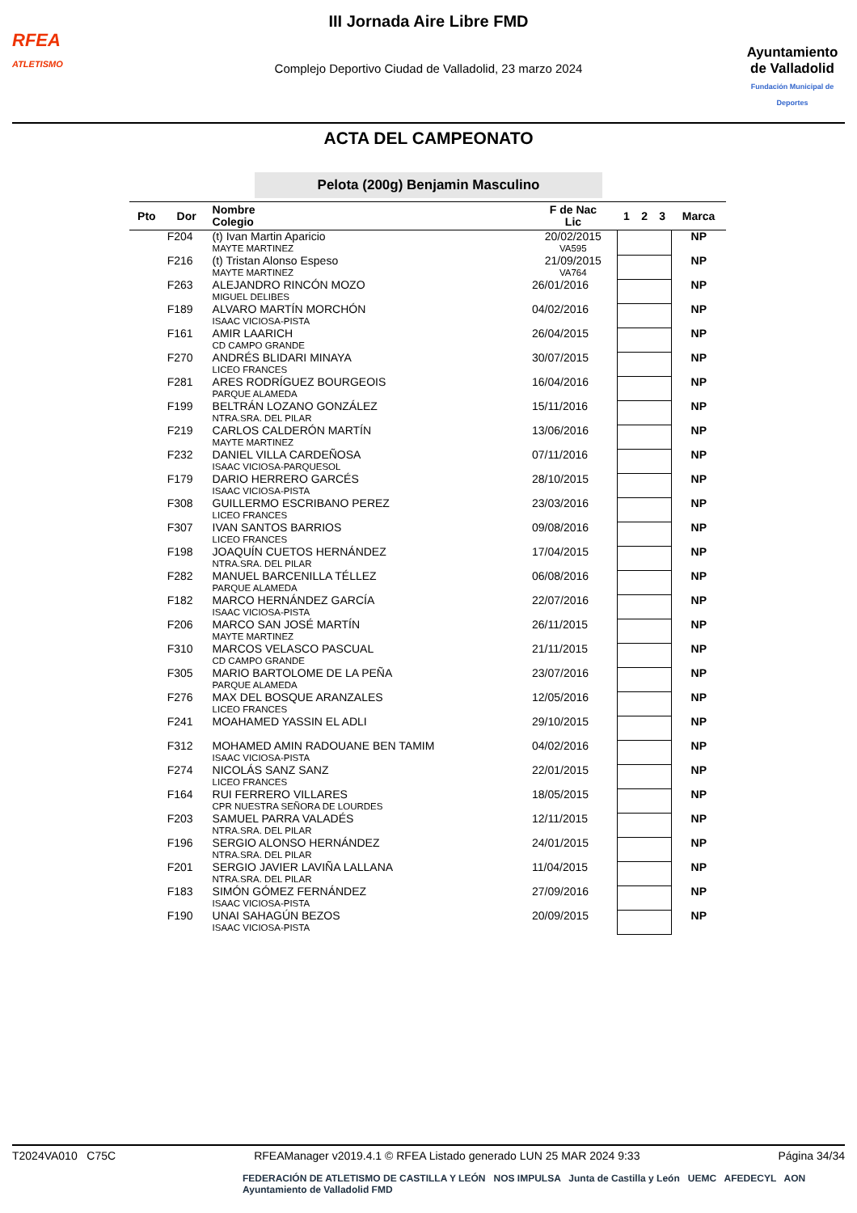RFEA
ATLETISMO
III Jornada Aire Libre FMD
Complejo Deportivo Ciudad de Valladolid, 23 marzo 2024
Ayuntamiento
de Valladolid
Fundación Municipal de Deportes
ACTA DEL CAMPEONATO
Pelota (200g) Benjamin Masculino
| Pto | Dor | Nombre Colegio | F de Nac Lic | 1 | 2 | 3 | Marca |
| --- | --- | --- | --- | --- | --- | --- | --- |
| | F204 | (t) Ivan Martin Aparicio MAYTE MARTINEZ | 20/02/2015 VA595 | | | | NP |
| | F216 | (t) Tristan Alonso Espeso MAYTE MARTINEZ | 21/09/2015 VA764 | | | | NP |
| | F263 | ALEJANDRO RINCÓN MOZO MIGUEL DELIBES | 26/01/2016 | | | | NP |
| | F189 | ALVARO MARTÍN MORCHÓN ISAAC VICIOSA-PISTA | 04/02/2016 | | | | NP |
| | F161 | AMIR LAARICH CD CAMPO GRANDE | 26/04/2015 | | | | NP |
| | F270 | ANDRÉS BLIDARI MINAYA LICEO FRANCES | 30/07/2015 | | | | NP |
| | F281 | ARES RODRÍGUEZ BOURGEOIS PARQUE ALAMEDA | 16/04/2016 | | | | NP |
| | F199 | BELTRÁN LOZANO GONZÁLEZ NTRA.SRA. DEL PILAR | 15/11/2016 | | | | NP |
| | F219 | CARLOS CALDERÓN MARTÍN MAYTE MARTINEZ | 13/06/2016 | | | | NP |
| | F232 | DANIEL VILLA CARDEÑOSA ISAAC VICIOSA-PARQUESOL | 07/11/2016 | | | | NP |
| | F179 | DARIO HERRERO GARCÉS ISAAC VICIOSA-PISTA | 28/10/2015 | | | | NP |
| | F308 | GUILLERMO ESCRIBANO PEREZ LICEO FRANCES | 23/03/2016 | | | | NP |
| | F307 | IVAN SANTOS BARRIOS LICEO FRANCES | 09/08/2016 | | | | NP |
| | F198 | JOAQUÍN CUETOS HERNÁNDEZ NTRA.SRA. DEL PILAR | 17/04/2015 | | | | NP |
| | F282 | MANUEL BARCENILLA TÉLLEZ PARQUE ALAMEDA | 06/08/2016 | | | | NP |
| | F182 | MARCO HERNÁNDEZ GARCÍA ISAAC VICIOSA-PISTA | 22/07/2016 | | | | NP |
| | F206 | MARCO SAN JOSÉ MARTÍN MAYTE MARTINEZ | 26/11/2015 | | | | NP |
| | F310 | MARCOS VELASCO PASCUAL CD CAMPO GRANDE | 21/11/2015 | | | | NP |
| | F305 | MARIO BARTOLOME DE LA PEÑA PARQUE ALAMEDA | 23/07/2016 | | | | NP |
| | F276 | MAX DEL BOSQUE ARANZALES LICEO FRANCES | 12/05/2016 | | | | NP |
| | F241 | MOAHAMED YASSIN EL ADLI | 29/10/2015 | | | | NP |
| | F312 | MOHAMED AMIN RADOUANE BEN TAMIM ISAAC VICIOSA-PISTA | 04/02/2016 | | | | NP |
| | F274 | NICOLÁS SANZ SANZ LICEO FRANCES | 22/01/2015 | | | | NP |
| | F164 | RUI FERRERO VILLARES CPR NUESTRA SEÑORA DE LOURDES | 18/05/2015 | | | | NP |
| | F203 | SAMUEL PARRA VALADÉS NTRA.SRA. DEL PILAR | 12/11/2015 | | | | NP |
| | F196 | SERGIO ALONSO HERNÁNDEZ NTRA.SRA. DEL PILAR | 24/01/2015 | | | | NP |
| | F201 | SERGIO JAVIER LAVIÑA LALLANA NTRA.SRA. DEL PILAR | 11/04/2015 | | | | NP |
| | F183 | SIMÓN GÓMEZ FERNÁNDEZ ISAAC VICIOSA-PISTA | 27/09/2016 | | | | NP |
| | F190 | UNAI SAHAGÚN BEZOS ISAAC VICIOSA-PISTA | 20/09/2015 | | | | NP |
T2024VA010 C75C RFEAManager v2019.4.1 © RFEA Listado generado LUN 25 MAR 2024 9:33 Página 34/34
FEDERACIÓN DE ATLETISMO DE CASTILLA Y LEÓN NOS IMPULSA Junta de Castilla y León UEMC AFEDECYL AON Ayuntamiento de Valladolid FMD